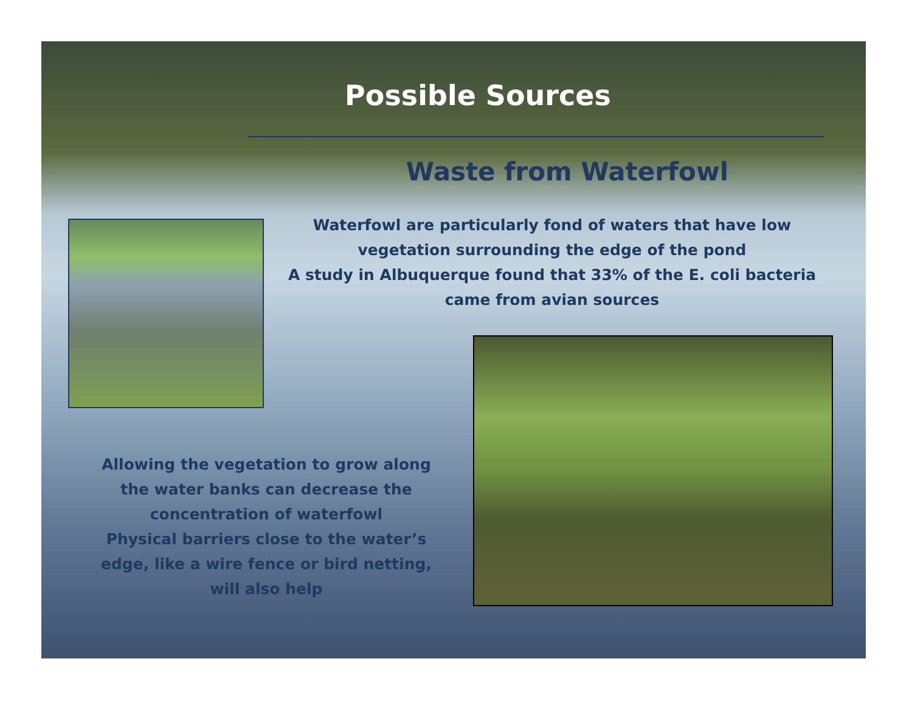Possible Sources
Waste from Waterfowl
Waterfowl are particularly fond of waters that have low vegetation surrounding the edge of the pond
A study in Albuquerque found that 33% of the E. coli bacteria came from avian sources
Allowing the vegetation to grow along the water banks can decrease the concentration of waterfowl
Physical barriers close to the water’s edge, like a wire fence or bird netting, will also help